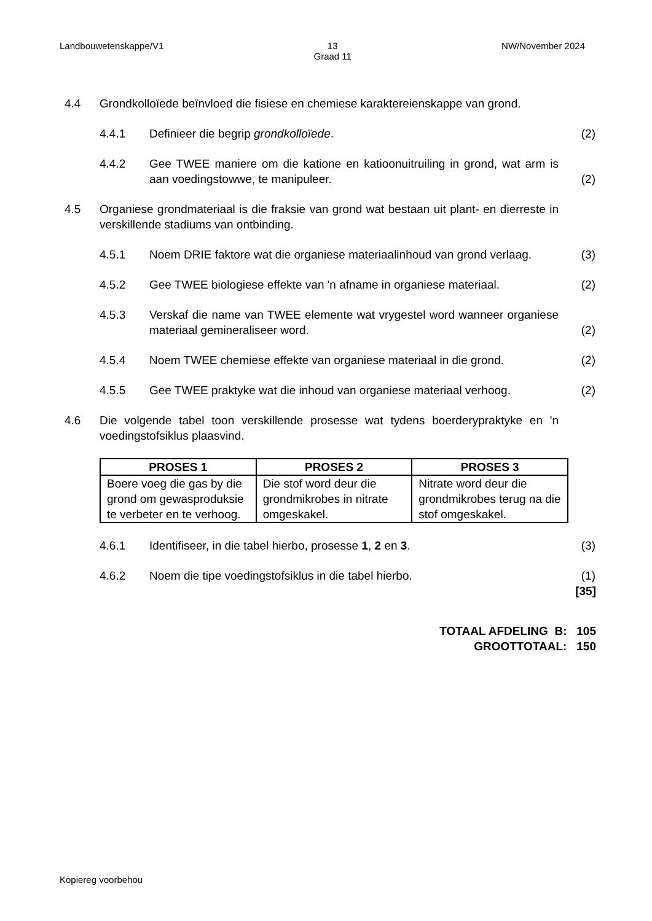Landbouwetenskappe/V1 13
Graad 11 NW/November 2024
4.4 Grondkolloïede beïnvloed die fisiese en chemiese karaktereienskappe van grond.
4.4.1 Definieer die begrip grondkolloïede. (2)
4.4.2 Gee TWEE maniere om die katione en katioonuitruiling in grond, wat arm is aan voedingstowwe, te manipuleer. (2)
4.5 Organiese grondmateriaal is die fraksie van grond wat bestaan uit plant- en dierreste in verskillende stadiums van ontbinding.
4.5.1 Noem DRIE faktore wat die organiese materiaalinhoud van grond verlaag. (3)
4.5.2 Gee TWEE biologiese effekte van 'n afname in organiese materiaal. (2)
4.5.3 Verskaf die name van TWEE elemente wat vrygestel word wanneer organiese materiaal gemineraliseer word. (2)
4.5.4 Noem TWEE chemiese effekte van organiese materiaal in die grond. (2)
4.5.5 Gee TWEE praktyke wat die inhoud van organiese materiaal verhoog. (2)
4.6 Die volgende tabel toon verskillende prosesse wat tydens boerderypraktyke en 'n voedingstofsiklus plaasvind.
| PROSES 1 | PROSES 2 | PROSES 3 |
| --- | --- | --- |
| Boere voeg die gas by die grond om gewasproduksie te verbeter en te verhoog. | Die stof word deur die grondmikrobes in nitrate omgeskakel. | Nitrate word deur die grondmikrobes terug na die stof omgeskakel. |
4.6.1 Identifiseer, in die tabel hierbo, prosesse 1, 2 en 3. (3)
4.6.2 Noem die tipe voedingstofsiklus in die tabel hierbo. (1)
[35]
TOTAAL AFDELING B: 105
GROOTTOTAAL: 150
Kopiereg voorbehou